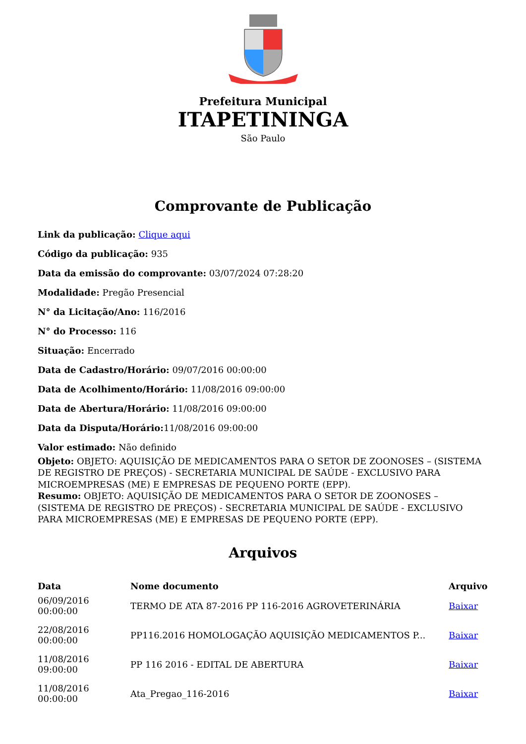Prefeitura Municipal
ITAPETININGA
São Paulo
Comprovante de Publicação
Link da publicação: Clique aqui
Código da publicação: 935
Data da emissão do comprovante: 03/07/2024 07:28:20
Modalidade: Pregão Presencial
N° da Licitação/Ano: 116/2016
N° do Processo: 116
Situação: Encerrado
Data de Cadastro/Horário: 09/07/2016 00:00:00
Data de Acolhimento/Horário: 11/08/2016 09:00:00
Data de Abertura/Horário: 11/08/2016 09:00:00
Data da Disputa/Horário: 11/08/2016 09:00:00
Valor estimado: Não definido
Objeto: OBJETO: AQUISIÇÃO DE MEDICAMENTOS PARA O SETOR DE ZOONOSES – (SISTEMA DE REGISTRO DE PREÇOS) - SECRETARIA MUNICIPAL DE SAÚDE - EXCLUSIVO PARA MICROEMPRESAS (ME) E EMPRESAS DE PEQUENO PORTE (EPP).
Resumo: OBJETO: AQUISIÇÃO DE MEDICAMENTOS PARA O SETOR DE ZOONOSES – (SISTEMA DE REGISTRO DE PREÇOS) - SECRETARIA MUNICIPAL DE SAÚDE - EXCLUSIVO PARA MICROEMPRESAS (ME) E EMPRESAS DE PEQUENO PORTE (EPP).
Arquivos
| Data | Nome documento | Arquivo |
| --- | --- | --- |
| 06/09/2016 00:00:00 | TERMO DE ATA 87-2016 PP 116-2016 AGROVETERINÁRIA | Baixar |
| 22/08/2016 00:00:00 | PP116.2016 HOMOLOGAÇÃO AQUISIÇÃO MEDICAMENTOS P... | Baixar |
| 11/08/2016 09:00:00 | PP 116 2016 - EDITAL DE ABERTURA | Baixar |
| 11/08/2016 00:00:00 | Ata_Pregao_116-2016 | Baixar |